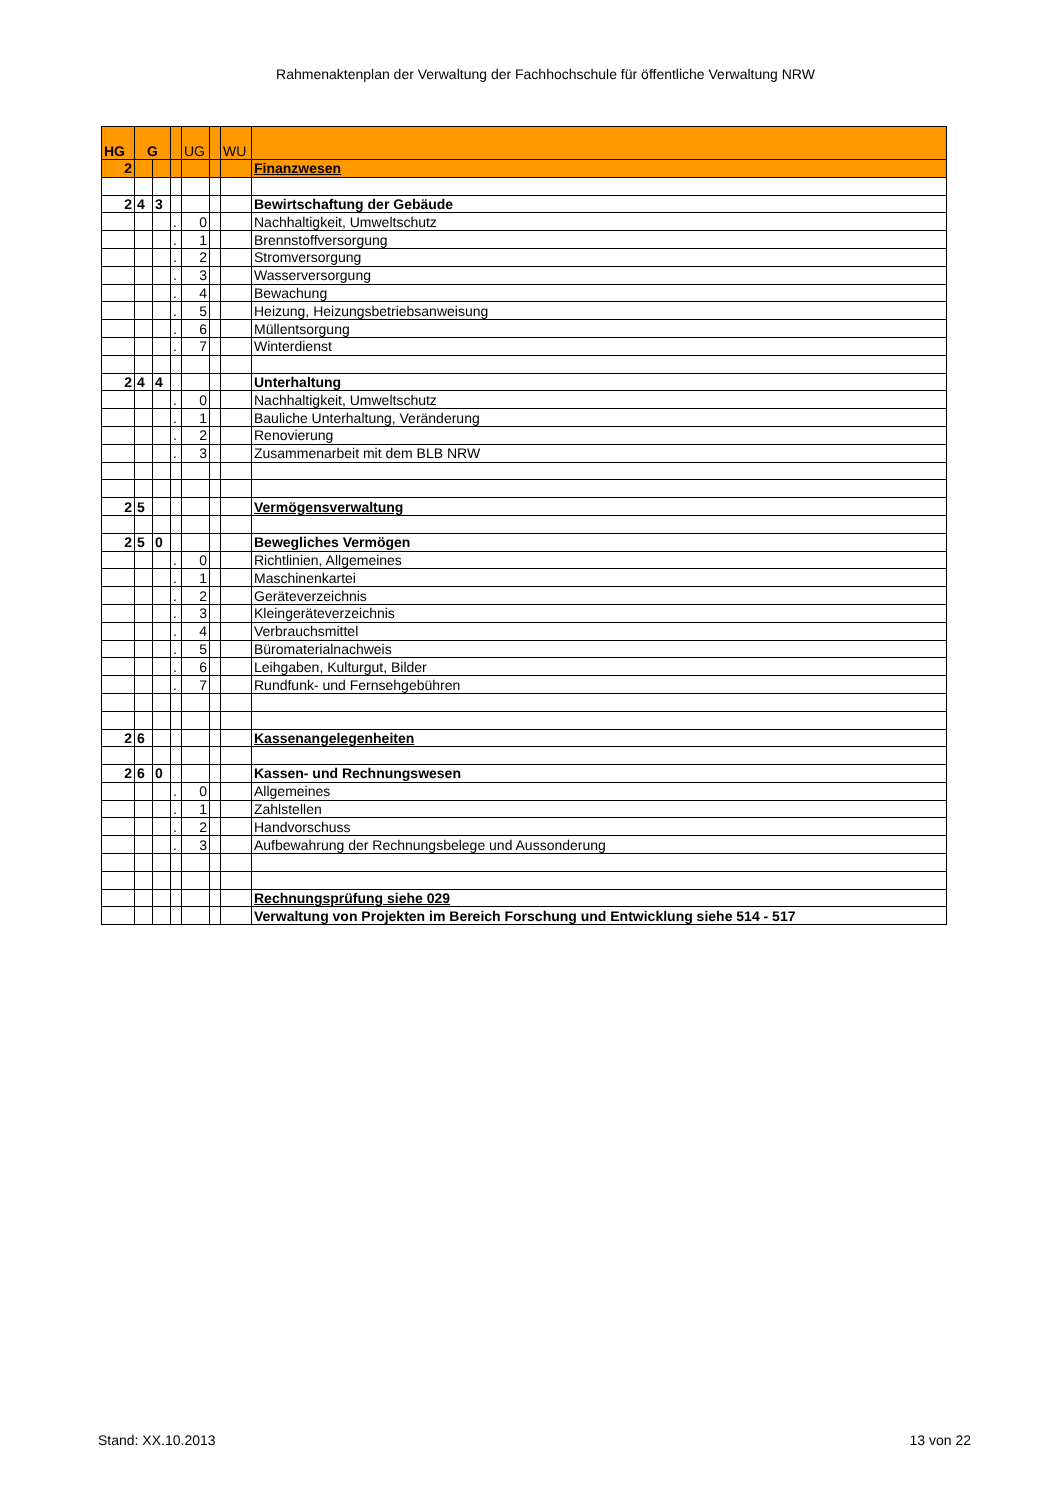Rahmenaktenplan der Verwaltung der Fachhochschule für öffentliche Verwaltung NRW
| HG | G | | | UG | | WU | |
| --- | --- | --- | --- | --- | --- | --- | --- |
| 2 | | | | | | | Finanzwesen |
| 2 | 4 | 3 | | | | | Bewirtschaftung der Gebäude |
| | | | . | 0 | | | Nachhaltigkeit, Umweltschutz |
| | | | . | 1 | | | Brennstoffversorgung |
| | | | . | 2 | | | Stromversorgung |
| | | | . | 3 | | | Wasserversorgung |
| | | | . | 4 | | | Bewachung |
| | | | . | 5 | | | Heizung, Heizungsbetriebsanweisung |
| | | | . | 6 | | | Müllentsorgung |
| | | | . | 7 | | | Winterdienst |
| 2 | 4 | 4 | | | | | Unterhaltung |
| | | | . | 0 | | | Nachhaltigkeit, Umweltschutz |
| | | | . | 1 | | | Bauliche Unterhaltung, Veränderung |
| | | | . | 2 | | | Renovierung |
| | | | . | 3 | | | Zusammenarbeit mit dem BLB NRW |
| 2 | 5 | | | | | | Vermögensverwaltung |
| 2 | 5 | 0 | | | | | Bewegliches Vermögen |
| | | | . | 0 | | | Richtlinien, Allgemeines |
| | | | . | 1 | | | Maschinenkartei |
| | | | . | 2 | | | Geräteverzeichnis |
| | | | . | 3 | | | Kleingeräteverzeichnis |
| | | | . | 4 | | | Verbrauchsmittel |
| | | | . | 5 | | | Büromaterialnachweis |
| | | | . | 6 | | | Leihgaben, Kulturgut, Bilder |
| | | | . | 7 | | | Rundfunk- und Fernsehgebühren |
| 2 | 6 | | | | | | Kassenangelegenheiten |
| 2 | 6 | 0 | | | | | Kassen- und Rechnungswesen |
| | | | . | 0 | | | Allgemeines |
| | | | . | 1 | | | Zahlstellen |
| | | | . | 2 | | | Handvorschuss |
| | | | . | 3 | | | Aufbewahrung der Rechnungsbelege und Aussonderung |
| | | | | | | | Rechnungsprüfung siehe 029 |
| | | | | | | | Verwaltung von Projekten im Bereich Forschung und Entwicklung siehe 514 - 517 |
Stand: XX.10.2013 13 von 22